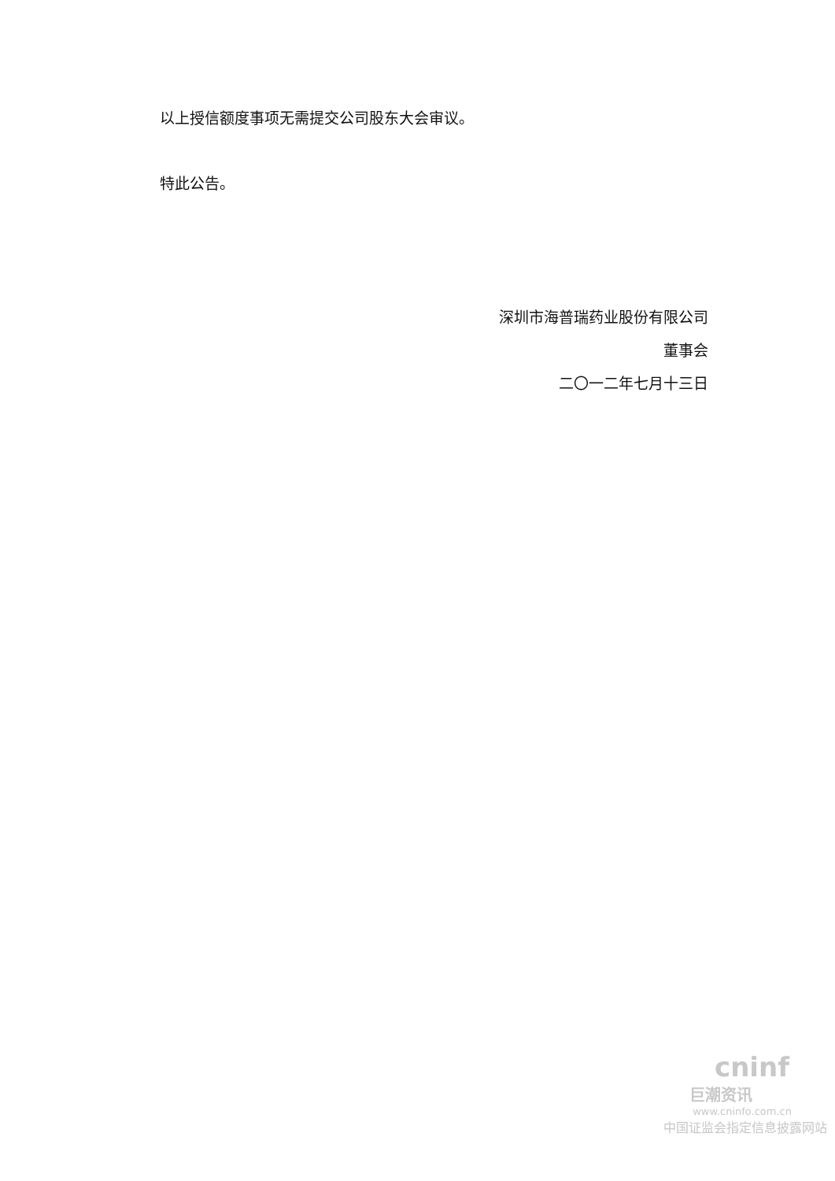以上授信额度事项无需提交公司股东大会审议。
特此公告。
深圳市海普瑞药业股份有限公司
董事会
二〇一二年七月十三日
cninf
巨潮资讯
www.cninfo.com.cn
中国证监会指定信息披露网站